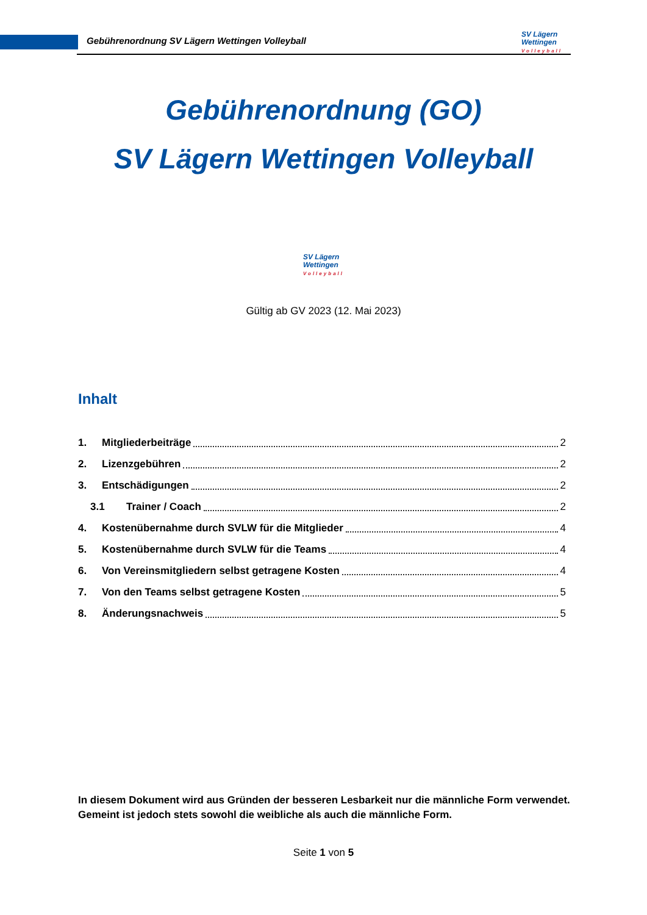SV Lägern
Wettingen
Volleyball
Gebührenordnung SV Lägern Wettingen Volleyball
Gebührenordnung (GO)
SV Lägern Wettingen Volleyball
SV Lägern
Wettingen
Volleyball
Gültig ab GV 2023 (12. Mai 2023)
Inhalt
1. Mitgliederbeiträge 2
2. Lizenzgebühren 2
3. Entschädigungen 2
3.1 Trainer / Coach 2
4. Kostenübernahme durch SVLW für die Mitglieder 4
5. Kostenübernahme durch SVLW für die Teams 4
6. Von Vereinsmitgliedern selbst getragene Kosten 4
7. Von den Teams selbst getragene Kosten 5
8. Änderungsnachweis 5
In diesem Dokument wird aus Gründen der besseren Lesbarkeit nur die männliche Form verwendet. Gemeint ist jedoch stets sowohl die weibliche als auch die männliche Form.
Seite 1 von 5